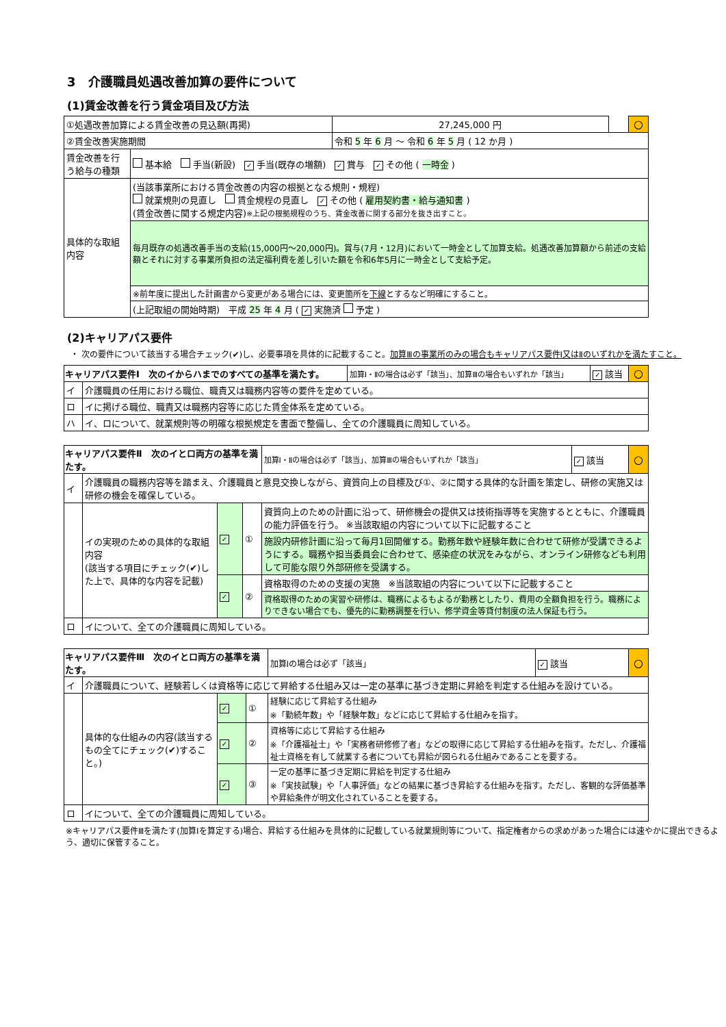3　介護職員処遇改善加算の要件について
(1)賃金改善を行う賃金項目及び方法
| ①処遇改善加算による賃金改善の見込額(再掲) | | 27,245,000 円 | | ○ |
| ②賃金改善実施期間 | | 令和 5 年 6 月 ～ 令和 6 年 5 月 ( 12 か月 ) | | |
| 賃金改善を行う給与の種類 | 基本給 手当(新設) ✓ 手当(既存の増額) ✓ 賞与 ✓ その他 ( 一時金 ) | | | |
| 具体的な取組内容 | (当該事業所における賃金改善の内容の根拠となる規則・規程) 就業規則の見直し 賃金規程の見直し ✓ その他 ( 雇用契約書・給与通知書 ) (賃金改善に関する規定内容) ※上記の根拠規程のうち、賃金改善に関する部分を抜き出すこと。 | | | |
| | 毎月既存の処遇改善手当の支給(15,000円～20,000円)。賞与(7月・12月)において一時金として加算支給。処遇改善加算額から前述の支給額とそれに対する事業所負担の法定福利費を差し引いた額を令和6年5月に一時金として支給予定。 | | | |
| | ※前年度に提出した計画書から変更がある場合には、変更箇所を 下線 とするなど明確にすること。 | | | |
| | (上記取組の開始時期) 平成 25 年 4 月 ( ✓ 実施済 予定 ) | | | |
(2)キャリアパス要件
・ 次の要件について該当する場合チェック(✔)し、必要事項を具体的に記載すること。加算Ⅲの事業所のみの場合もキャリアパス要件Ⅰ又はⅡのいずれかを満たすこと。
| キャリアパス要件Ⅰ 次のイからハまでのすべての基準を満たす。 | | 加算Ⅰ・Ⅱの場合は必ず「該当」、加算Ⅲの場合もいずれか「該当」 | ✓ 該当 | ○ |
| イ | 介護職員の任用における職位、職責又は職務内容等の要件を定めている。 | | | |
| ロ | イに掲げる職位、職責又は職務内容等に応じた賃金体系を定めている。 | | | |
| ハ | イ、ロについて、就業規則等の明確な根拠規定を書面で整備し、全ての介護職員に周知している。 | | | |
| キャリアパス要件Ⅱ 次のイとロ両方の基準を満たす。 | | | | 加算Ⅰ・Ⅱの場合は必ず「該当」、加算Ⅲの場合もいずれか「該当」 | ✓ 該当 | ○ |
| イ | 介護職員の職務内容等を踏まえ、介護職員と意見交換しながら、資質向上の目標及び①、②に関する具体的な計画を策定し、研修の実施又は研修の機会を確保している。 | | | | | |
| | イの実現のための具体的な取組内容 (該当する項目にチェック(✔)した上で、具体的な内容を記載) | ✓ | ① | 資質向上のための計画に沿って、研修機会の提供又は技術指導等を実施するとともに、介護職員の能力評価を行う。 ※当該取組の内容について以下に記載すること | | |
| | | | | 施設内研修計画に沿って毎月1回開催する。勤務年数や経験年数に合わせて研修が受講できるようにする。職務や担当委員会に合わせて、感染症の状況をみながら、オンライン研修なども利用して可能な限り外部研修を受講する。 | | |
| | | ✓ | ② | 資格取得のための支援の実施 ※当該取組の内容について以下に記載すること | | |
| | | | | 資格取得のための実習や研修は、職務によるもよるが勤務としたり、費用の全額負担を行う。職務によりできない場合でも、優先的に勤務調整を行い、修学資金等貸付制度の法人保証も行う。 | | |
| ロ | イについて、全ての介護職員に周知している。 | | | | | |
| キャリアパス要件Ⅲ 次のイとロ両方の基準を満たす。 | | | | 加算Ⅰの場合は必ず「該当」 | ✓ 該当 | ○ |
| イ | 介護職員について、経験若しくは資格等に応じて昇給する仕組み又は一定の基準に基づき定期に昇給を判定する仕組みを設けている。 | | | | | |
| | 具体的な仕組みの内容(該当するもの全てにチェック(✔)すること。) | ✓ | ① | 経験に応じて昇給する仕組み ※「勤続年数」や「経験年数」などに応じて昇給する仕組みを指す。 | | |
| | | ✓ | ② | 資格等に応じて昇給する仕組み ※「介護福祉士」や「実務者研修修了者」などの取得に応じて昇給する仕組みを指す。ただし、介護福祉士資格を有して就業する者についても昇給が図られる仕組みであることを要する。 | | |
| | | ✓ | ③ | 一定の基準に基づき定期に昇給を判定する仕組み ※「実技試験」や「人事評価」などの結果に基づき昇給する仕組みを指す。ただし、客観的な評価基準や昇給条件が明文化されていることを要する。 | | |
| ロ | イについて、全ての介護職員に周知している。 | | | | | |
※キャリアパス要件Ⅲを満たす(加算Ⅰを算定する)場合、昇給する仕組みを具体的に記載している就業規則等について、指定権者からの求めがあった場合には速やかに提出できるよう、適切に保管すること。